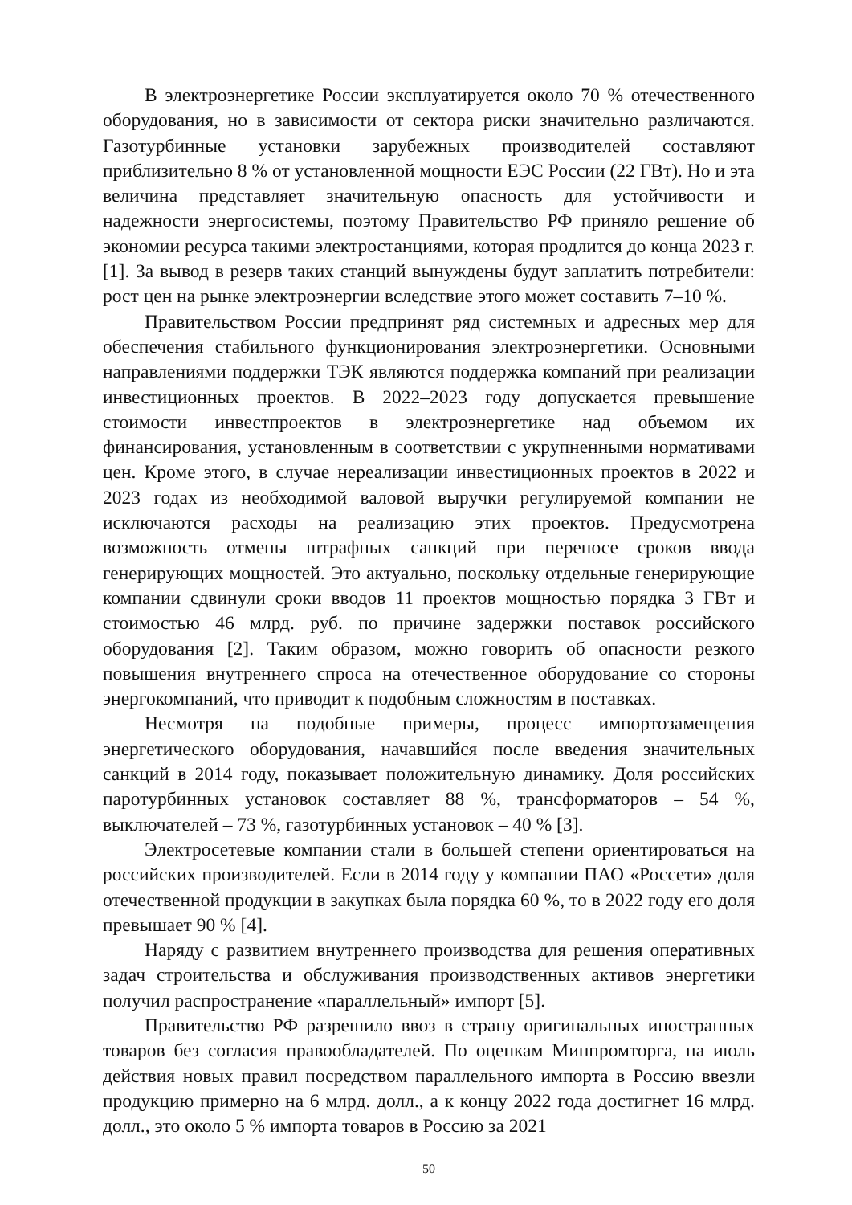В электроэнергетике России эксплуатируется около 70 % отечественного оборудования, но в зависимости от сектора риски значительно различаются. Газотурбинные установки зарубежных производителей составляют приблизительно 8 % от установленной мощности ЕЭС России (22 ГВт). Но и эта величина представляет значительную опасность для устойчивости и надежности энергосистемы, поэтому Правительство РФ приняло решение об экономии ресурса такими электростанциями, которая продлится до конца 2023 г. [1]. За вывод в резерв таких станций вынуждены будут заплатить потребители: рост цен на рынке электроэнергии вследствие этого может составить 7–10 %.
Правительством России предпринят ряд системных и адресных мер для обеспечения стабильного функционирования электроэнергетики. Основными направлениями поддержки ТЭК являются поддержка компаний при реализации инвестиционных проектов. В 2022–2023 году допускается превышение стоимости инвестпроектов в электроэнергетике над объемом их финансирования, установленным в соответствии с укрупненными нормативами цен. Кроме этого, в случае нереализации инвестиционных проектов в 2022 и 2023 годах из необходимой валовой выручки регулируемой компании не исключаются расходы на реализацию этих проектов. Предусмотрена возможность отмены штрафных санкций при переносе сроков ввода генерирующих мощностей. Это актуально, поскольку отдельные генерирующие компании сдвинули сроки вводов 11 проектов мощностью порядка 3 ГВт и стоимостью 46 млрд. руб. по причине задержки поставок российского оборудования [2]. Таким образом, можно говорить об опасности резкого повышения внутреннего спроса на отечественное оборудование со стороны энергокомпаний, что приводит к подобным сложностям в поставках.
Несмотря на подобные примеры, процесс импортозамещения энергетического оборудования, начавшийся после введения значительных санкций в 2014 году, показывает положительную динамику. Доля российских паротурбинных установок составляет 88 %, трансформаторов – 54 %, выключателей – 73 %, газотурбинных установок – 40 % [3].
Электросетевые компании стали в большей степени ориентироваться на российских производителей. Если в 2014 году у компании ПАО «Россети» доля отечественной продукции в закупках была порядка 60 %, то в 2022 году его доля превышает 90 % [4].
Наряду с развитием внутреннего производства для решения оперативных задач строительства и обслуживания производственных активов энергетики получил распространение «параллельный» импорт [5].
Правительство РФ разрешило ввоз в страну оригинальных иностранных товаров без согласия правообладателей. По оценкам Минпромторга, на июль действия новых правил посредством параллельного импорта в Россию ввезли продукцию примерно на 6 млрд. долл., а к концу 2022 года достигнет 16 млрд. долл., это около 5 % импорта товаров в Россию за 2021
50